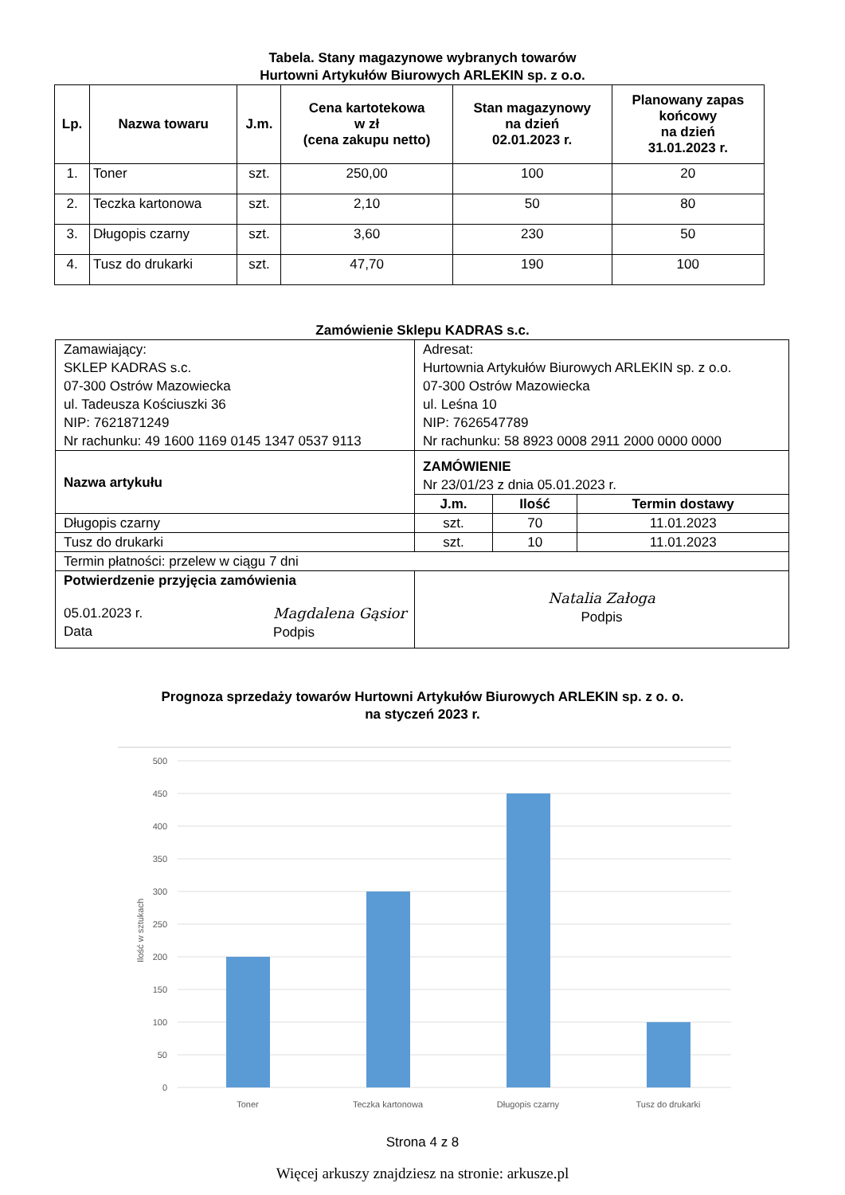Tabela. Stany magazynowe wybranych towarów
Hurtowni Artykułów Biurowych ARLEKIN sp. z o.o.
| Lp. | Nazwa towaru | J.m. | Cena kartotekowa w zł (cena zakupu netto) | Stan magazynowy na dzień 02.01.2023 r. | Planowany zapas końcowy na dzień 31.01.2023 r. |
| --- | --- | --- | --- | --- | --- |
| 1. | Toner | szt. | 250,00 | 100 | 20 |
| 2. | Teczka kartonowa | szt. | 2,10 | 50 | 80 |
| 3. | Długopis czarny | szt. | 3,60 | 230 | 50 |
| 4. | Tusz do drukarki | szt. | 47,70 | 190 | 100 |
Zamówienie Sklepu KADRAS s.c.
| Zamawiający: SKLEP KADRAS s.c. 07-300 Ostrów Mazowiecka ul. Tadeusza Kościuszki 36 NIP: 7621871249 Nr rachunku: 49 1600 1169 0145 1347 0537 9113 | Adresat: Hurtownia Artykułów Biurowych ARLEKIN sp. z o.o. 07-300 Ostrów Mazowiecka ul. Leśna 10 NIP: 7626547789 Nr rachunku: 58 8923 0008 2911 2000 0000 0000 | | |
| Nazwa artykułu | ZAMÓWIENIE Nr 23/01/23 z dnia 05.01.2023 r. | | |
| | J.m. | Ilość | Termin dostawy |
| Długopis czarny | szt. | 70 | 11.01.2023 |
| Tusz do drukarki | szt. | 10 | 11.01.2023 |
| Termin płatności: przelew w ciągu 7 dni | | | |
| Potwierdzenie przyjęcia zamówienia 05.01.2023 r. Data Magdalena Gąsior Podpis | Natalia Załoga Podpis | | |
Prognoza sprzedaży towarów Hurtowni Artykułów Biurowych ARLEKIN sp. z o. o.
na styczeń 2023 r.
500
450
400
350
300
250
200
150
100
50
0
Ilość w sztukach
Toner
Teczka kartonowa
Długopis czarny
Tusz do drukarki
Strona 4 z 8
Więcej arkuszy znajdziesz na stronie: arkusze.pl